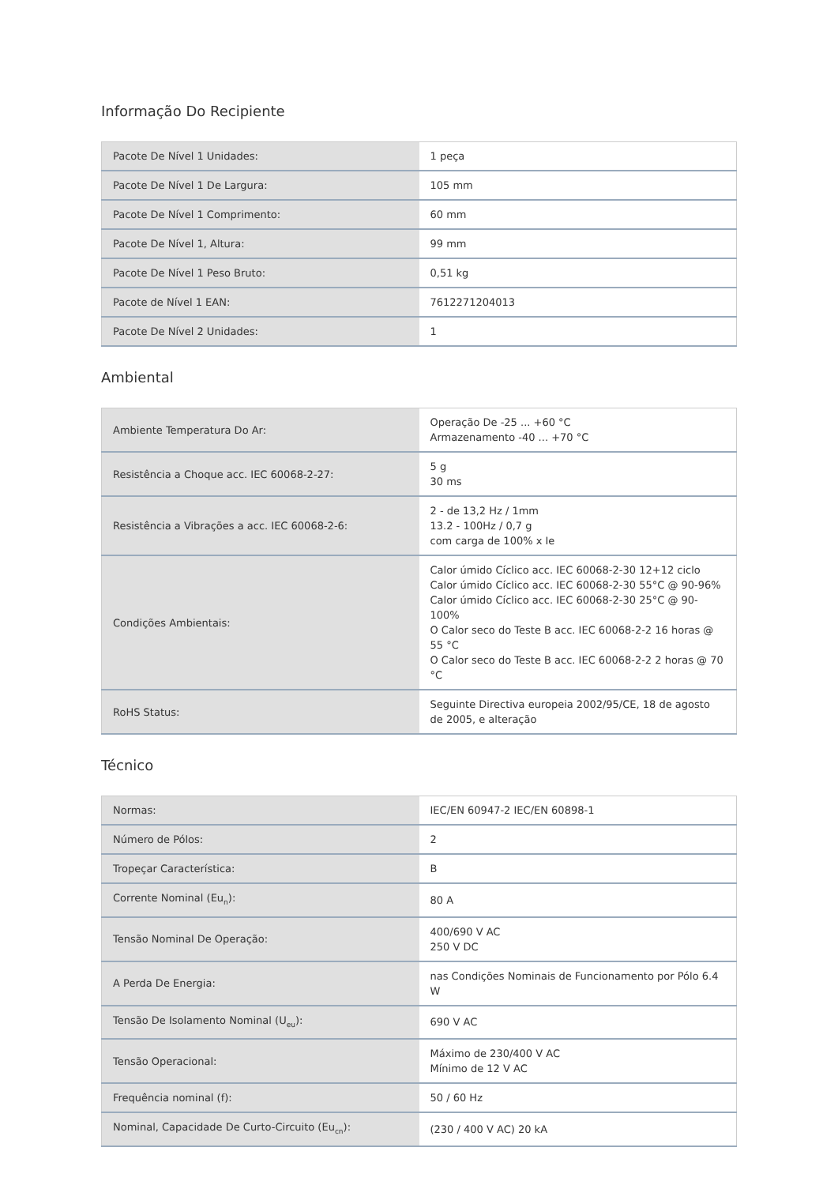Informação Do Recipiente
| Pacote De Nível 1 Unidades: | 1 peça |
| Pacote De Nível 1 De Largura: | 105 mm |
| Pacote De Nível 1 Comprimento: | 60 mm |
| Pacote De Nível 1, Altura: | 99 mm |
| Pacote De Nível 1 Peso Bruto: | 0,51 kg |
| Pacote de Nível 1 EAN: | 7612271204013 |
| Pacote De Nível 2 Unidades: | 1 |
Ambiental
| Ambiente Temperatura Do Ar: | Operação De -25 ... +60 °C Armazenamento -40 ... +70 °C |
| Resistência a Choque acc. IEC 60068-2-27: | 5 g 30 ms |
| Resistência a Vibrações a acc. IEC 60068-2-6: | 2 - de 13,2 Hz / 1mm 13.2 - 100Hz / 0,7 g com carga de 100% x Ie |
| Condições Ambientais: | Calor úmido Cíclico acc. IEC 60068-2-30 12+12 ciclo Calor úmido Cíclico acc. IEC 60068-2-30 55°C @ 90-96% Calor úmido Cíclico acc. IEC 60068-2-30 25°C @ 90-100% O Calor seco do Teste B acc. IEC 60068-2-2 16 horas @ 55 °C O Calor seco do Teste B acc. IEC 60068-2-2 2 horas @ 70 °C |
| RoHS Status: | Seguinte Directiva europeia 2002/95/CE, 18 de agosto de 2005, e alteração |
Técnico
| Normas: | IEC/EN 60947-2 IEC/EN 60898-1 |
| Número de Pólos: | 2 |
| Tropeçar Característica: | B |
| Corrente Nominal (Eu<sub>n</sub>): | 80 A |
| Tensão Nominal De Operação: | 400/690 V AC 250 V DC |
| A Perda De Energia: | nas Condições Nominais de Funcionamento por Pólo 6.4 W |
| Tensão De Isolamento Nominal (U<sub>eu</sub>): | 690 V AC |
| Tensão Operacional: | Máximo de 230/400 V AC Mínimo de 12 V AC |
| Frequência nominal (f): | 50 / 60 Hz |
| Nominal, Capacidade De Curto-Circuito (Eu<sub>cn</sub>): | (230 / 400 V AC) 20 kA |